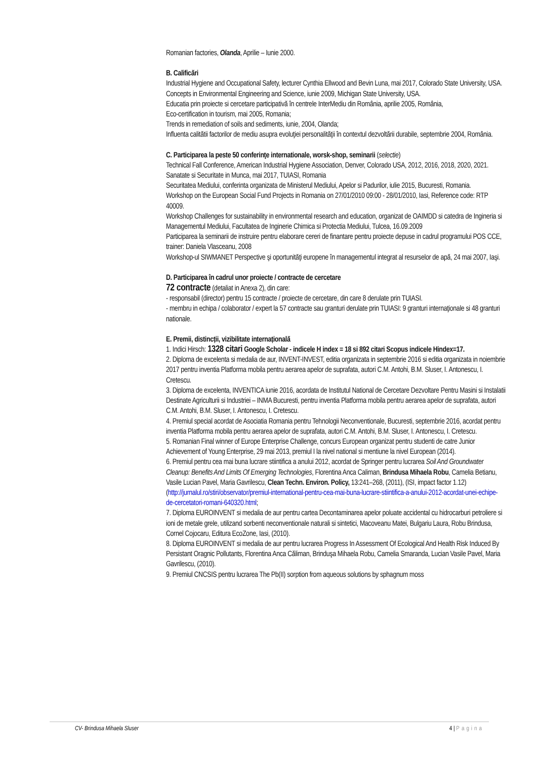Romanian factories, Olanda, Aprilie – Iunie 2000.
B. Calificări
Industrial Hygiene and Occupational Safety, lecturer Cynthia Ellwood and Bevin Luna, mai 2017, Colorado State University, USA.
Concepts in Environmental Engineering and Science, iunie 2009, Michigan State University, USA.
Educatia prin proiecte si cercetare participativă în centrele InterMediu din România, aprilie 2005, România,
Eco-certification in tourism, mai 2005, Romania;
Trends in remediation of soils and sediments, iunie, 2004, Olanda;
Influenta calitătii factorilor de mediu asupra evoluţiei personalităţii în contextul dezvoltării durabile, septembrie 2004, România.
C. Participarea la peste 50 conferinţe internationale, worsk-shop, seminarii (selectie)
Technical Fall Conference, American Industrial Hygiene Association, Denver, Colorado USA, 2012, 2016, 2018, 2020, 2021.
Sanatate si Securitate in Munca, mai 2017, TUIASI, Romania
Securitatea Mediului, conferinta organizata de Ministerul Mediului, Apelor si Padurilor, iulie 2015, Bucuresti, Romania.
Workshop on the European Social Fund Projects in Romania on 27/01/2010 09:00 - 28/01/2010, Iasi, Reference code: RTP 40009.
Workshop Challenges for sustainability in environmental research and education, organizat de OAIMDD si catedra de Ingineria si Managementul Mediului, Facultatea de Inginerie Chimica si Protectia Mediului, Tulcea, 16.09.2009
Participarea la seminarii de instruire pentru elaborare cereri de finantare pentru proiecte depuse in cadrul programului POS CCE, trainer: Daniela Vlasceanu, 2008
Workshop-ul SIWMANET Perspective şi oportunităţi europene în managementul integrat al resurselor de apă, 24 mai 2007, Iaşi.
D. Participarea în cadrul unor proiecte / contracte de cercetare
72 contracte (detaliat in Anexa 2), din care:
- responsabil (director) pentru 15 contracte / proiecte de cercetare, din care 8 derulate prin TUIASI.
- membru in echipa / colaborator / expert la 57 contracte sau granturi derulate prin TUIASI: 9 granturi internaţionale si 48 granturi nationale.
E. Premii, distincții, vizibilitate internațională
1. Indici Hirsch: 1328 citari Google Scholar - indicele H index = 18 si 892 citari Scopus indicele Hindex=17.
2. Diploma de excelenta si medalia de aur, INVENT-INVEST, editia organizata in septembrie 2016 si editia organizata in noiembrie 2017 pentru inventia Platforma mobila pentru aerarea apelor de suprafata, autori C.M. Antohi, B.M. Sluser, I. Antonescu, I. Cretescu.
3. Diploma de excelenta, INVENTICA iunie 2016, acordata de Institutul National de Cercetare Dezvoltare Pentru Masini si Instalatii Destinate Agriculturii si Industriei – INMA Bucuresti, pentru inventia Platforma mobila pentru aerarea apelor de suprafata, autori C.M. Antohi, B.M. Sluser, I. Antonescu, I. Cretescu.
4. Premiul special acordat de Asociatia Romania pentru Tehnologii Neconventionale, Bucuresti, septembrie 2016, acordat pentru inventia Platforma mobila pentru aerarea apelor de suprafata, autori C.M. Antohi, B.M. Sluser, I. Antonescu, I. Cretescu.
5. Romanian Final winner of Europe Enterprise Challenge, concurs European organizat pentru studenti de catre Junior Achievement of Young Enterprise, 29 mai 2013, premiul I la nivel national si mentiune la nivel European (2014).
6. Premiul pentru cea mai buna lucrare stiintifica a anului 2012, acordat de Springer pentru lucrarea Soil And Groundwater Cleanup: Benefits And Limits Of Emerging Technologies, Florentina Anca Caliman, Brindusa Mihaela Robu, Camelia Betianu, Vasile Lucian Pavel, Maria Gavrilescu, Clean Techn. Environ. Policy, 13:241–268, (2011), (ISI, impact factor 1.12) (http://jurnalul.ro/stiri/observator/premiul-international-pentru-cea-mai-buna-lucrare-stiintifica-a-anului-2012-acordat-unei-echipe-de-cercetatori-romani-640320.html;
7. Diploma EUROINVENT si medalia de aur pentru cartea Decontaminarea apelor poluate accidental cu hidrocarburi petroliere si ioni de metale grele, utilizand sorbenti neconventionale naturali si sintetici, Macoveanu Matei, Bulgariu Laura, Robu Brindusa, Cornel Cojocaru, Editura EcoZone, Iasi, (2010).
8. Diploma EUROINVENT si medalia de aur pentru lucrarea Progress In Assessment Of Ecological And Health Risk Induced By Persistant Oragnic Pollutants, Florentina Anca Căliman, Brinduşa Mihaela Robu, Camelia Smaranda, Lucian Vasile Pavel, Maria Gavrilescu, (2010).
9. Premiul CNCSIS pentru lucrarea The Pb(II) sorption from aqueous solutions by sphagnum moss
CV- Brindusa Mihaela Sluser 4 | Pagina